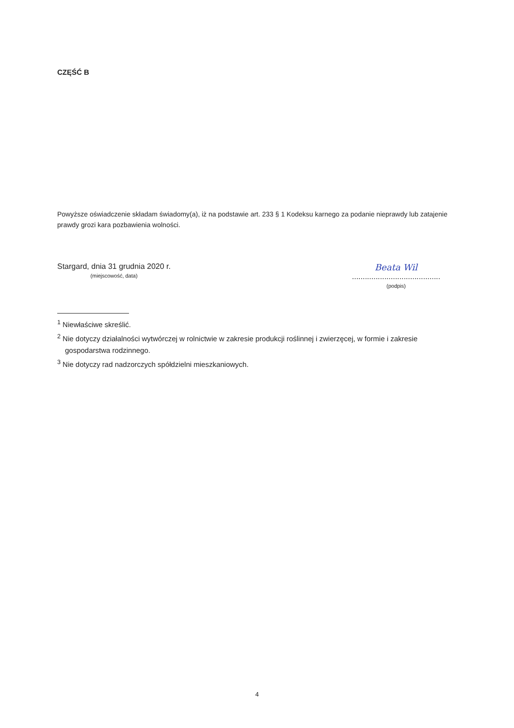CZĘŚĆ B
Powyższe oświadczenie składam świadomy(a), iż na podstawie art. 233 § 1 Kodeksu karnego za podanie nieprawdy lub zatajenie prawdy grozi kara pozbawienia wolności.
Stargard, dnia 31 grudnia 2020 r.
(miejscowość, data)
Beata Wil
.........................................
(podpis)
<sup>1</sup> Niewłaściwe skreślić.
<sup>2</sup> Nie dotyczy działalności wytwórczej w rolnictwie w zakresie produkcji roślinnej i zwierzęcej, w formie i zakresie gospodarstwa rodzinnego.
<sup>3</sup> Nie dotyczy rad nadzorczych spółdzielni mieszkaniowych.
4